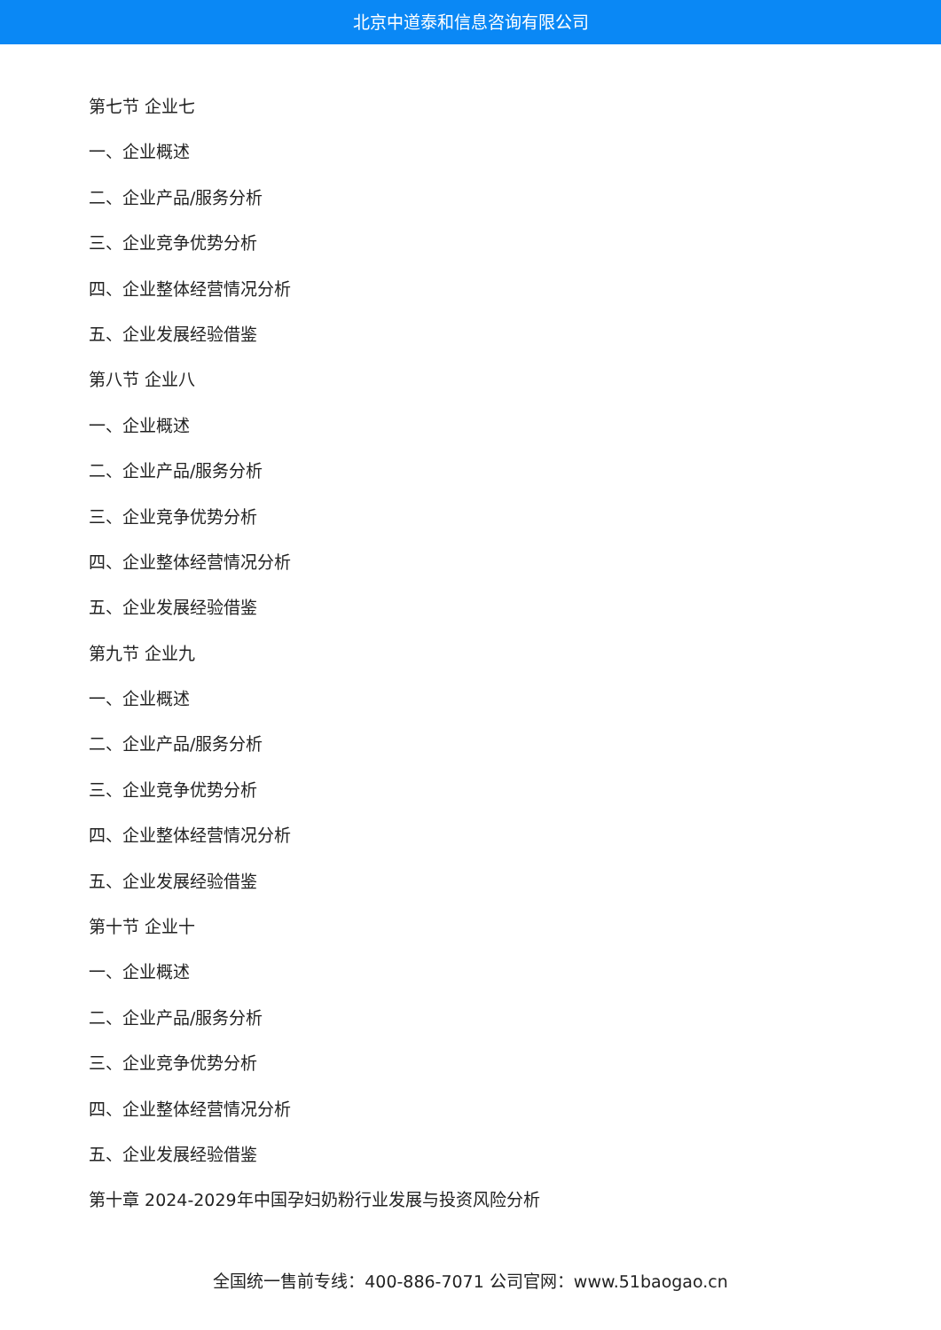北京中道泰和信息咨询有限公司
第七节 企业七
一、企业概述
二、企业产品/服务分析
三、企业竞争优势分析
四、企业整体经营情况分析
五、企业发展经验借鉴
第八节 企业八
一、企业概述
二、企业产品/服务分析
三、企业竞争优势分析
四、企业整体经营情况分析
五、企业发展经验借鉴
第九节 企业九
一、企业概述
二、企业产品/服务分析
三、企业竞争优势分析
四、企业整体经营情况分析
五、企业发展经验借鉴
第十节 企业十
一、企业概述
二、企业产品/服务分析
三、企业竞争优势分析
四、企业整体经营情况分析
五、企业发展经验借鉴
第十章 2024-2029年中国孕妇奶粉行业发展与投资风险分析
全国统一售前专线：400-886-7071 公司官网：www.51baogao.cn